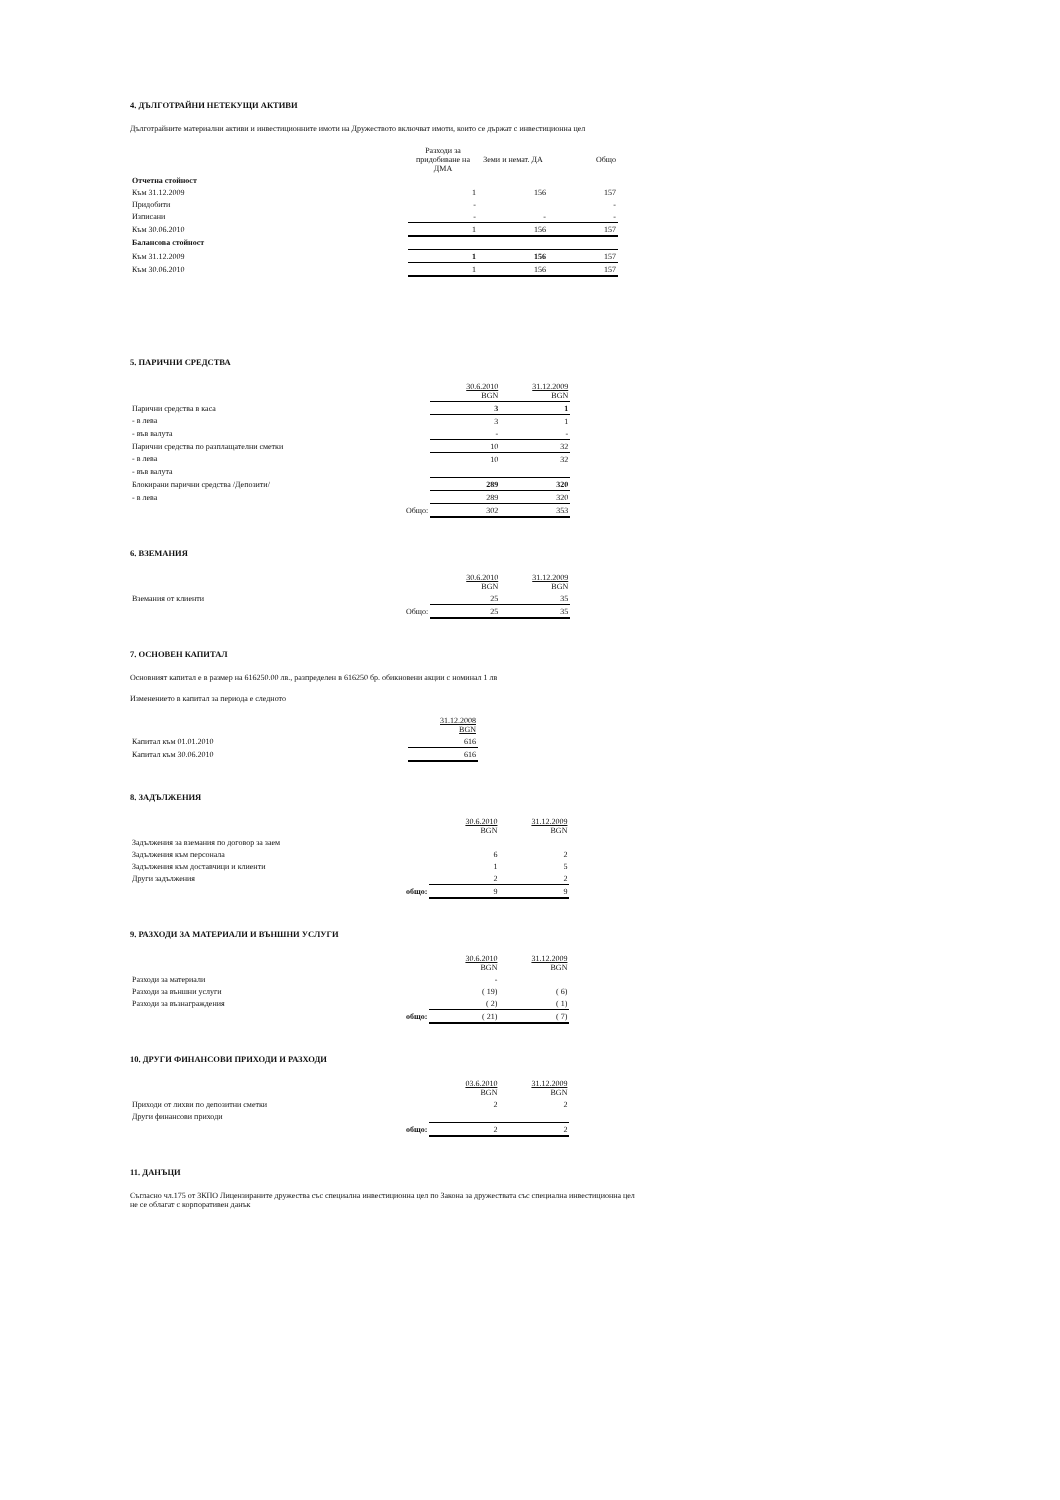4. ДЪЛГОТРАЙНИ НЕТЕКУЩИ АКТИВИ
Дълготрайните материални активи и инвестиционните имоти на Дружеството включват имоти, които се държат с инвестиционна цел
| | | Разходи за придобиване на ДМА | Земи и немат. ДА | Общо |
| Отчетна стойност | | | | |
| Към 31.12.2009 | | 1 | 156 | 157 |
| Придобити | | - | | - |
| Изписани | | - | - | - |
| Към 30.06.2010 | | 1 | 156 | 157 |
| Балансова стойност | | | | |
| Към 31.12.2009 | | 1 | 156 | 157 |
| Към 30.06.2010 | | 1 | 156 | 157 |
5. ПАРИЧНИ СРЕДСТВА
| | | 30.6.2010 BGN | 31.12.2009 BGN |
| Парични средства в каса | | 3 | 1 |
| - в лева | | 3 | 1 |
| - във валута | | - | - |
| Парични средства по разплащателни сметки | | 10 | 32 |
| - в лева | | 10 | 32 |
| - във валута | | | |
| Блокирани парични средства /Депозити/ | | 289 | 320 |
| - в лева | | 289 | 320 |
| | Общо: | 302 | 353 |
6. ВЗЕМАНИЯ
| | | 30.6.2010 BGN | 31.12.2009 BGN |
| Вземания от клиенти | | 25 | 35 |
| | Общо: | 25 | 35 |
7. ОСНОВЕН КАПИТАЛ
Основният капитал е в размер на 616250.00 лв., разпределен в 616250 бр. обикновени акции с номинал 1 лв
Изменението в капитал за периода е следното
| | | 31.12.2008 BGN |
| Капитал към 01.01.2010 | | 616 |
| Капитал към 30.06.2010 | | 616 |
8. ЗАДЪЛЖЕНИЯ
| | | 30.6.2010 BGN | 31.12.2009 BGN |
| Задължения за вземания по договор за заем | | | |
| Задължения към персонала | | 6 | 2 |
| Задължения към доставчици и клиенти | | 1 | 5 |
| Други задължения | | 2 | 2 |
| | общо: | 9 | 9 |
9. РАЗХОДИ ЗА МАТЕРИАЛИ И ВЪНШНИ УСЛУГИ
| | | 30.6.2010 BGN | 31.12.2009 BGN |
| Разходи за материали | | - | |
| Разходи за външни услуги | | ( 19) | ( 6) |
| Разходи за възнаграждения | | ( 2) | ( 1) |
| | общо: | ( 21) | ( 7) |
10. ДРУГИ ФИНАНСОВИ ПРИХОДИ И РАЗХОДИ
| | | 03.6.2010 BGN | 31.12.2009 BGN |
| Приходи от лихви по депозитни сметки | | 2 | 2 |
| Други финансови приходи | | | |
| | общо: | 2 | 2 |
11. ДАНЪЦИ
Съгласно чл.175 от ЗКПО Лицензираните дружества със специална инвестиционна цел по Закона за дружествата със специална инвестиционна цел не се облагат с корпоративен данък